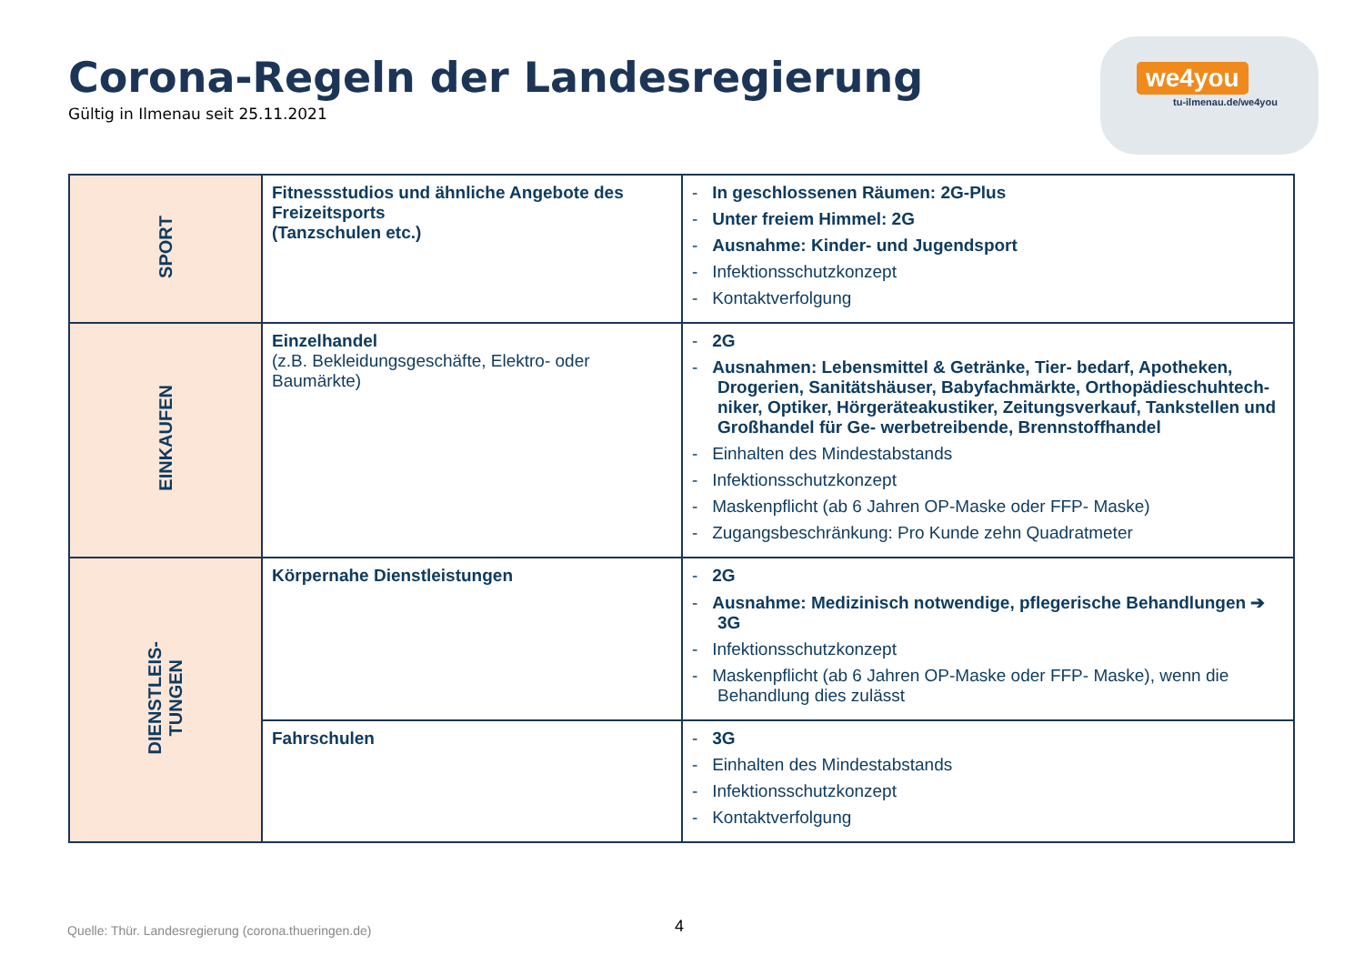Corona-Regeln der Landesregierung
Gültig in Ilmenau seit 25.11.2021
we4you
tu-ilmenau.de/we4you
| SPORT | Fitnessstudios und ähnliche Angebote des Freizeitsports (Tanzschulen etc.) | - In geschlossenen Räumen: 2G-Plus - Unter freiem Himmel: 2G - Ausnahme: Kinder- und Jugendsport - Infektionsschutzkonzept - Kontaktverfolgung |
| EINKAUFEN | Einzelhandel (z.B. Bekleidungsgeschäfte, Elektro- oder Baumärkte) | - 2G - Ausnahmen: Lebensmittel & Getränke, Tier- bedarf, Apotheken, Drogerien, Sanitätshäuser, Babyfachmärkte, Orthopädieschuhtech- niker, Optiker, Hörgeräteakustiker, Zeitungsverkauf, Tankstellen und Großhandel für Ge- werbetreibende, Brennstoffhandel - Einhalten des Mindestabstands - Infektionsschutzkonzept - Maskenpflicht (ab 6 Jahren OP-Maske oder FFP- Maske) - Zugangsbeschränkung: Pro Kunde zehn Quadratmeter |
| DIENSTLEIS- TUNGEN | Körpernahe Dienstleistungen | - 2G - Ausnahme: Medizinisch notwendige, pflegerische Behandlungen ➔ 3G - Infektionsschutzkonzept - Maskenpflicht (ab 6 Jahren OP-Maske oder FFP- Maske), wenn die Behandlung dies zulässt |
| | Fahrschulen | - 3G - Einhalten des Mindestabstands - Infektionsschutzkonzept - Kontaktverfolgung |
Quelle: Thür. Landesregierung (corona.thueringen.de)
4